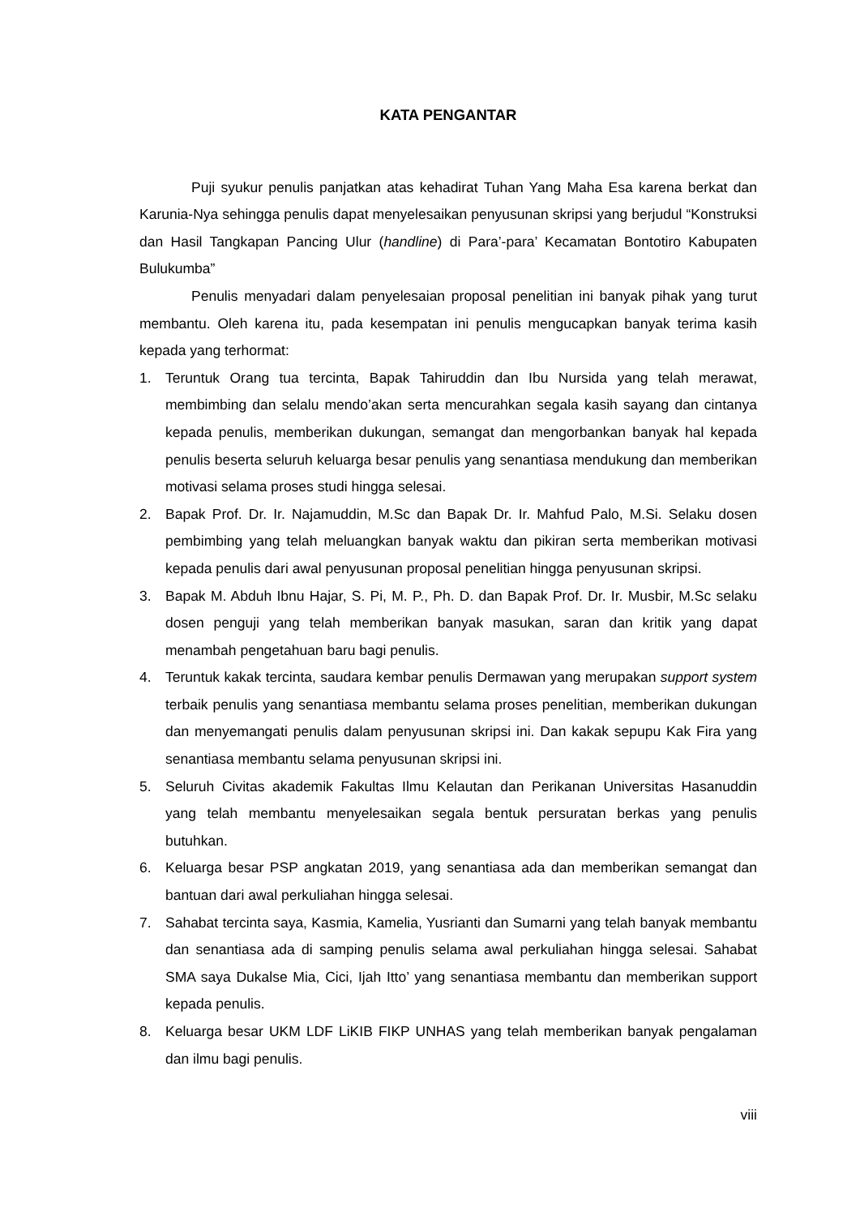KATA PENGANTAR
Puji syukur penulis panjatkan atas kehadirat Tuhan Yang Maha Esa karena berkat dan Karunia-Nya sehingga penulis dapat menyelesaikan penyusunan skripsi yang berjudul “Konstruksi dan Hasil Tangkapan Pancing Ulur (handline) di Para’-para’ Kecamatan Bontotiro Kabupaten Bulukumba”
Penulis menyadari dalam penyelesaian proposal penelitian ini banyak pihak yang turut membantu. Oleh karena itu, pada kesempatan ini penulis mengucapkan banyak terima kasih kepada yang terhormat:
1. Teruntuk Orang tua tercinta, Bapak Tahiruddin dan Ibu Nursida yang telah merawat, membimbing dan selalu mendo’akan serta mencurahkan segala kasih sayang dan cintanya kepada penulis, memberikan dukungan, semangat dan mengorbankan banyak hal kepada penulis beserta seluruh keluarga besar penulis yang senantiasa mendukung dan memberikan motivasi selama proses studi hingga selesai.
2. Bapak Prof. Dr. Ir. Najamuddin, M.Sc dan Bapak Dr. Ir. Mahfud Palo, M.Si. Selaku dosen pembimbing yang telah meluangkan banyak waktu dan pikiran serta memberikan motivasi kepada penulis dari awal penyusunan proposal penelitian hingga penyusunan skripsi.
3. Bapak M. Abduh Ibnu Hajar, S. Pi, M. P., Ph. D. dan Bapak Prof. Dr. Ir. Musbir, M.Sc selaku dosen penguji yang telah memberikan banyak masukan, saran dan kritik yang dapat menambah pengetahuan baru bagi penulis.
4. Teruntuk kakak tercinta, saudara kembar penulis Dermawan yang merupakan support system terbaik penulis yang senantiasa membantu selama proses penelitian, memberikan dukungan dan menyemangati penulis dalam penyusunan skripsi ini. Dan kakak sepupu Kak Fira yang senantiasa membantu selama penyusunan skripsi ini.
5. Seluruh Civitas akademik Fakultas Ilmu Kelautan dan Perikanan Universitas Hasanuddin yang telah membantu menyelesaikan segala bentuk persuratan berkas yang penulis butuhkan.
6. Keluarga besar PSP angkatan 2019, yang senantiasa ada dan memberikan semangat dan bantuan dari awal perkuliahan hingga selesai.
7. Sahabat tercinta saya, Kasmia, Kamelia, Yusrianti dan Sumarni yang telah banyak membantu dan senantiasa ada di samping penulis selama awal perkuliahan hingga selesai. Sahabat SMA saya Dukalse Mia, Cici, Ijah Itto’ yang senantiasa membantu dan memberikan support kepada penulis.
8. Keluarga besar UKM LDF LiKIB FIKP UNHAS yang telah memberikan banyak pengalaman dan ilmu bagi penulis.
viii